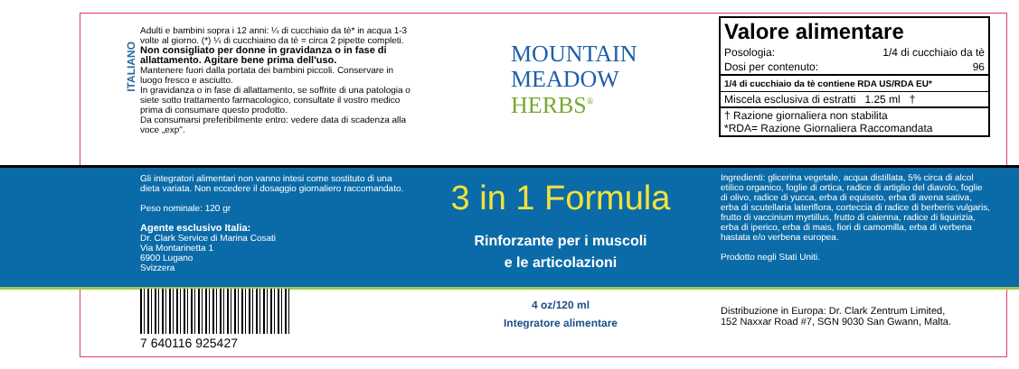ITALIANO
Adulti e bambini sopra i 12 anni: ¼ di cucchiaio da tè* in acqua 1-3 volte al giorno. (*) ¼ di cucchiaino da tè = circa 2 pipette completi. Non consigliato per donne in gravidanza o in fase di allattamento. Agitare bene prima dell'uso.
Mantenere fuori dalla portata dei bambini piccoli. Conservare in luogo fresco e asciutto.
In gravidanza o in fase di allattamento, se soffrite di una patologia o siete sotto trattamento farmacologico, consultate il vostro medico prima di consumare questo prodotto.
Da consumarsi preferibilmente entro: vedere data di scadenza alla voce „exp".
MOUNTAIN
MEADOW
HERBS<sup>®</sup>
| Valore alimentare | |
| Posologia: | 1/4 di cucchiaio da tè |
| Dosi per contenuto: | 96 |
| 1/4 di cucchiaio da tè contiene RDA US/RDA EU* | |
| Miscela esclusiva di estratti 1.25 ml † | |
| † Razione giornaliera non stabilita *RDA= Razione Giornaliera Raccomandata | |
Gli integratori alimentari non vanno intesi come sostituto di una dieta variata. Non eccedere il dosaggio giornaliero raccomandato.
Peso nominale: 120 gr
Agente esclusivo Italia:
Dr. Clark Service di Marina Cosati
Via Montarinetta 1
6900 Lugano
Svizzera
3 in 1 Formula
Rinforzante per i muscoli
e le articolazioni
Ingredienti: glicerina vegetale, acqua distillata, 5% circa di alcol etilico organico, foglie di ortica, radice di artiglio del diavolo, foglie di olivo, radice di yucca, erba di equiseto, erba di avena sativa, erba di scutellaria lateriflora, corteccia di radice di berberis vulgaris, frutto di vaccinium myrtillus, frutto di caienna, radice di liquirizia, erba di iperico, erba di mais, fiori di camomilla, erba di verbena hastata e/o verbena europea.
Prodotto negli Stati Uniti.
7 640116 925427
4 oz/120 ml
Integratore alimentare
Distribuzione in Europa: Dr. Clark Zentrum Limited,
152 Naxxar Road #7, SGN 9030 San Gwann, Malta.